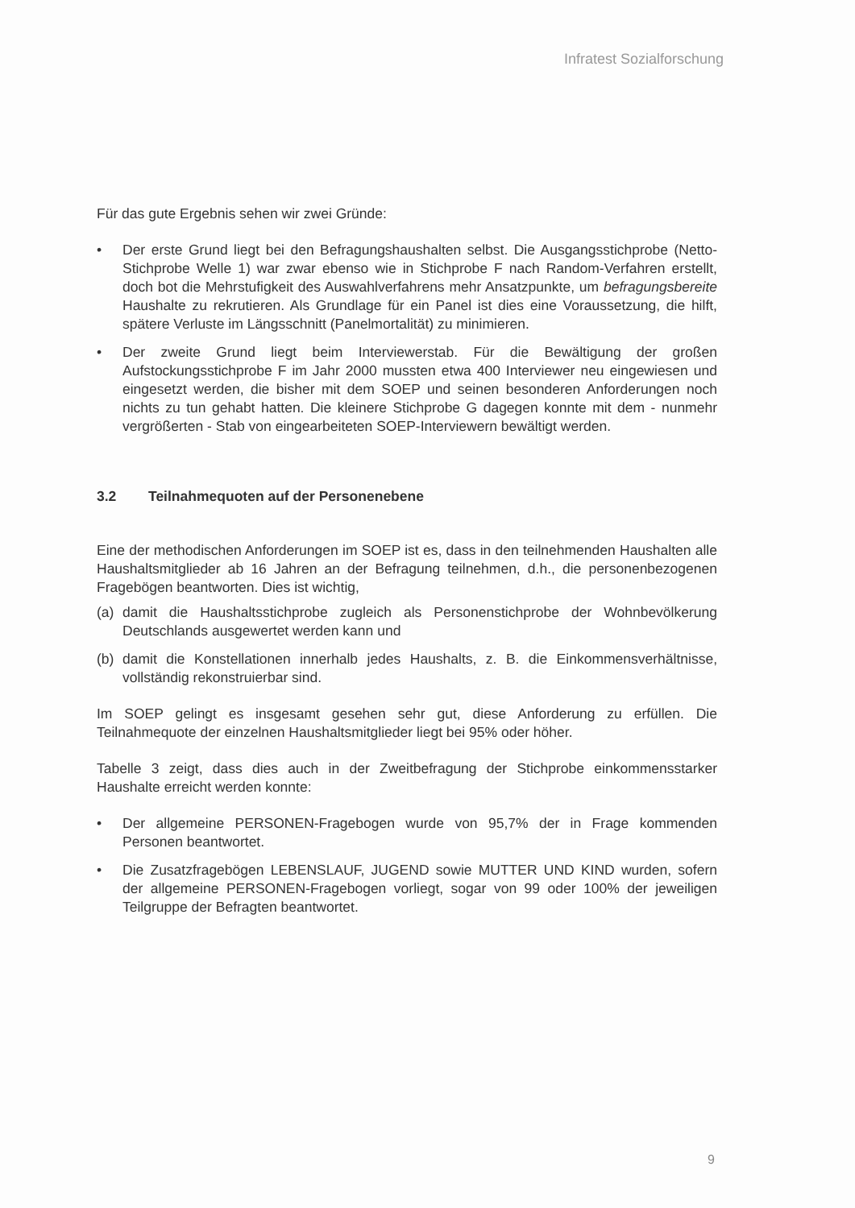Infratest Sozialforschung
Für das gute Ergebnis sehen wir zwei Gründe:
• Der erste Grund liegt bei den Befragungshaushalten selbst. Die Ausgangsstichprobe (Netto-Stichprobe Welle 1) war zwar ebenso wie in Stichprobe F nach Random-Verfahren erstellt, doch bot die Mehrstufigkeit des Auswahlverfahrens mehr Ansatzpunkte, um befragungsbereite Haushalte zu rekrutieren. Als Grundlage für ein Panel ist dies eine Voraussetzung, die hilft, spätere Verluste im Längsschnitt (Panelmortalität) zu minimieren.
• Der zweite Grund liegt beim Interviewerstab. Für die Bewältigung der großen Aufstockungsstichprobe F im Jahr 2000 mussten etwa 400 Interviewer neu eingewiesen und eingesetzt werden, die bisher mit dem SOEP und seinen besonderen Anforderungen noch nichts zu tun gehabt hatten. Die kleinere Stichprobe G dagegen konnte mit dem - nunmehr vergrößerten - Stab von eingearbeiteten SOEP-Interviewern bewältigt werden.
3.2 Teilnahmequoten auf der Personenebene
Eine der methodischen Anforderungen im SOEP ist es, dass in den teilnehmenden Haushalten alle Haushaltsmitglieder ab 16 Jahren an der Befragung teilnehmen, d.h., die personenbezogenen Fragebögen beantworten. Dies ist wichtig,
(a) damit die Haushaltsstichprobe zugleich als Personenstichprobe der Wohnbevölkerung Deutschlands ausgewertet werden kann und
(b) damit die Konstellationen innerhalb jedes Haushalts, z. B. die Einkommensverhältnisse, vollständig rekonstruierbar sind.
Im SOEP gelingt es insgesamt gesehen sehr gut, diese Anforderung zu erfüllen. Die Teilnahmequote der einzelnen Haushaltsmitglieder liegt bei 95% oder höher.
Tabelle 3 zeigt, dass dies auch in der Zweitbefragung der Stichprobe einkommensstarker Haushalte erreicht werden konnte:
• Der allgemeine PERSONEN-Fragebogen wurde von 95,7% der in Frage kommenden Personen beantwortet.
• Die Zusatzfragebögen LEBENSLAUF, JUGEND sowie MUTTER UND KIND wurden, sofern der allgemeine PERSONEN-Fragebogen vorliegt, sogar von 99 oder 100% der jeweiligen Teilgruppe der Befragten beantwortet.
9